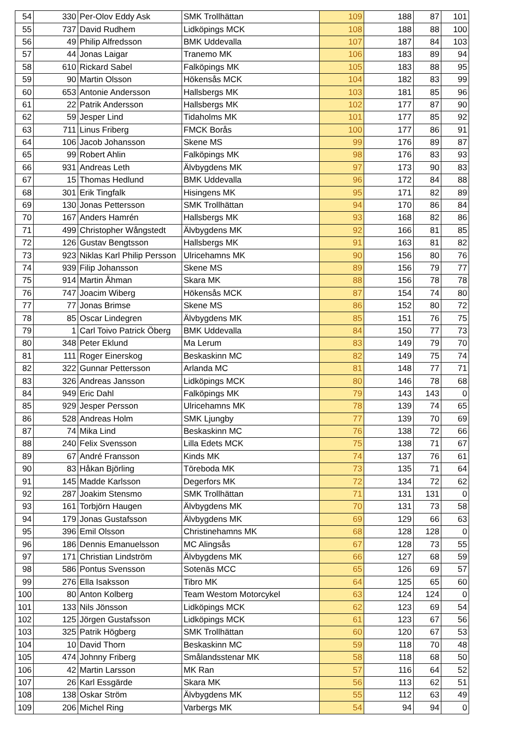| 54 | 330 | Per-Olov Eddy Ask | SMK Trollhättan | 109 | 188 | 87 | 101 |
| 55 | 737 | David Rudhem | Lidköpings MCK | 108 | 188 | 88 | 100 |
| 56 | 49 | Philip Alfredsson | BMK Uddevalla | 107 | 187 | 84 | 103 |
| 57 | 44 | Jonas Laigar | Tranemo MK | 106 | 183 | 89 | 94 |
| 58 | 610 | Rickard Sabel | Falköpings MK | 105 | 183 | 88 | 95 |
| 59 | 90 | Martin Olsson | Hökensås MCK | 104 | 182 | 83 | 99 |
| 60 | 653 | Antonie Andersson | Hallsbergs MK | 103 | 181 | 85 | 96 |
| 61 | 22 | Patrik Andersson | Hallsbergs MK | 102 | 177 | 87 | 90 |
| 62 | 59 | Jesper Lind | Tidaholms MK | 101 | 177 | 85 | 92 |
| 63 | 711 | Linus Friberg | FMCK Borås | 100 | 177 | 86 | 91 |
| 64 | 106 | Jacob Johansson | Skene MS | 99 | 176 | 89 | 87 |
| 65 | 99 | Robert Ahlin | Falköpings MK | 98 | 176 | 83 | 93 |
| 66 | 931 | Andreas Leth | Älvbygdens MK | 97 | 173 | 90 | 83 |
| 67 | 15 | Thomas Hedlund | BMK Uddevalla | 96 | 172 | 84 | 88 |
| 68 | 301 | Erik Tingfalk | Hisingens MK | 95 | 171 | 82 | 89 |
| 69 | 130 | Jonas Pettersson | SMK Trollhättan | 94 | 170 | 86 | 84 |
| 70 | 167 | Anders Hamrén | Hallsbergs MK | 93 | 168 | 82 | 86 |
| 71 | 499 | Christopher Wångstedt | Älvbygdens MK | 92 | 166 | 81 | 85 |
| 72 | 126 | Gustav Bengtsson | Hallsbergs MK | 91 | 163 | 81 | 82 |
| 73 | 923 | Niklas Karl Philip Persson | Ulricehamns MK | 90 | 156 | 80 | 76 |
| 74 | 939 | Filip Johansson | Skene MS | 89 | 156 | 79 | 77 |
| 75 | 914 | Martin Åhman | Skara MK | 88 | 156 | 78 | 78 |
| 76 | 747 | Joacim Wiberg | Hökensås MCK | 87 | 154 | 74 | 80 |
| 77 | 77 | Jonas Brimse | Skene MS | 86 | 152 | 80 | 72 |
| 78 | 85 | Oscar Lindegren | Älvbygdens MK | 85 | 151 | 76 | 75 |
| 79 | 1 | Carl Toivo Patrick Öberg | BMK Uddevalla | 84 | 150 | 77 | 73 |
| 80 | 348 | Peter Eklund | Ma Lerum | 83 | 149 | 79 | 70 |
| 81 | 111 | Roger Einerskog | Beskaskinn MC | 82 | 149 | 75 | 74 |
| 82 | 322 | Gunnar Pettersson | Arlanda MC | 81 | 148 | 77 | 71 |
| 83 | 326 | Andreas Jansson | Lidköpings MCK | 80 | 146 | 78 | 68 |
| 84 | 949 | Eric Dahl | Falköpings MK | 79 | 143 | 143 | 0 |
| 85 | 929 | Jesper Persson | Ulricehamns MK | 78 | 139 | 74 | 65 |
| 86 | 528 | Andreas Holm | SMK Ljungby | 77 | 139 | 70 | 69 |
| 87 | 74 | Mika Lind | Beskaskinn MC | 76 | 138 | 72 | 66 |
| 88 | 240 | Felix Svensson | Lilla Edets MCK | 75 | 138 | 71 | 67 |
| 89 | 67 | André Fransson | Kinds MK | 74 | 137 | 76 | 61 |
| 90 | 83 | Håkan Björling | Töreboda MK | 73 | 135 | 71 | 64 |
| 91 | 145 | Madde Karlsson | Degerfors MK | 72 | 134 | 72 | 62 |
| 92 | 287 | Joakim Stensmo | SMK Trollhättan | 71 | 131 | 131 | 0 |
| 93 | 161 | Torbjörn Haugen | Älvbygdens MK | 70 | 131 | 73 | 58 |
| 94 | 179 | Jonas Gustafsson | Älvbygdens MK | 69 | 129 | 66 | 63 |
| 95 | 396 | Emil Olsson | Christinehamns MK | 68 | 128 | 128 | 0 |
| 96 | 186 | Dennis Emanuelsson | MC Alingsås | 67 | 128 | 73 | 55 |
| 97 | 171 | Christian Lindström | Älvbygdens MK | 66 | 127 | 68 | 59 |
| 98 | 586 | Pontus Svensson | Sotenäs MCC | 65 | 126 | 69 | 57 |
| 99 | 276 | Ella Isaksson | Tibro MK | 64 | 125 | 65 | 60 |
| 100 | 80 | Anton Kolberg | Team Westom Motorcykel | 63 | 124 | 124 | 0 |
| 101 | 133 | Nils Jönsson | Lidköpings MCK | 62 | 123 | 69 | 54 |
| 102 | 125 | Jörgen Gustafsson | Lidköpings MCK | 61 | 123 | 67 | 56 |
| 103 | 325 | Patrik Högberg | SMK Trollhättan | 60 | 120 | 67 | 53 |
| 104 | 10 | David Thorn | Beskaskinn MC | 59 | 118 | 70 | 48 |
| 105 | 474 | Johnny Friberg | Smålandsstenar MK | 58 | 118 | 68 | 50 |
| 106 | 42 | Martin Larsson | MK Ran | 57 | 116 | 64 | 52 |
| 107 | 26 | Karl Essgärde | Skara MK | 56 | 113 | 62 | 51 |
| 108 | 138 | Oskar Ström | Älvbygdens MK | 55 | 112 | 63 | 49 |
| 109 | 206 | Michel Ring | Varbergs MK | 54 | 94 | 94 | 0 |